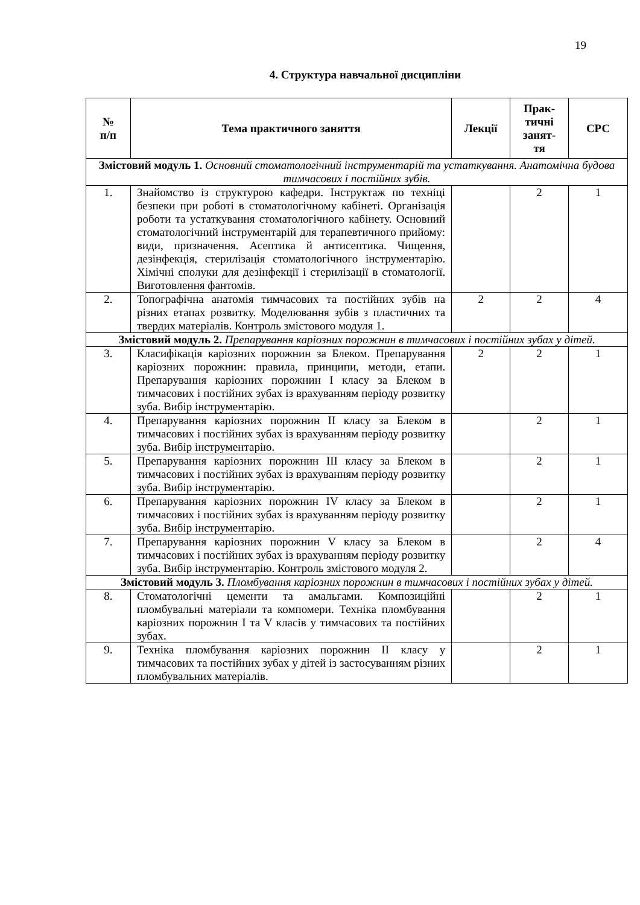19
4. Структура навчальної дисципліни
| № п/п | Тема практичного заняття | Лекції | Прак- тичні занят- тя | СРС |
| --- | --- | --- | --- | --- |
| Змістовий модуль 1. Основний стоматологічний інструментарій та устаткування. Анатомічна будова тимчасових і постійних зубів. | | | | |
| 1. | Знайомство із структурою кафедри. Інструктаж по техніці безпеки при роботі в стоматологічному кабінеті. Організація роботи та устаткування стоматологічного кабінету. Основний стоматологічний інструментарій для терапевтичного прийому: види, призначення. Асептика й антисептика. Чищення, дезінфекція, стерилізація стоматологічного інструментарію. Хімічні сполуки для дезінфекції і стерилізації в стоматології. Виготовлення фантомів. | | 2 | 1 |
| 2. | Топографічна анатомія тимчасових та постійних зубів на різних етапах розвитку. Моделювання зубів з пластичних та твердих матеріалів. Контроль змістового модуля 1. | 2 | 2 | 4 |
| Змістовий модуль 2. Препарування каріозних порожнин в тимчасових і постійних зубах у дітей. | | | | |
| 3. | Класифікація каріозних порожнин за Блеком. Препарування каріозних порожнин: правила, принципи, методи, етапи. Препарування каріозних порожнин I класу за Блеком в тимчасових і постійних зубах із врахуванням періоду розвитку зуба. Вибір інструментарію. | 2 | 2 | 1 |
| 4. | Препарування каріозних порожнин II класу за Блеком в тимчасових і постійних зубах із врахуванням періоду розвитку зуба. Вибір інструментарію. | | 2 | 1 |
| 5. | Препарування каріозних порожнин III класу за Блеком в тимчасових і постійних зубах із врахуванням періоду розвитку зуба. Вибір інструментарію. | | 2 | 1 |
| 6. | Препарування каріозних порожнин IV класу за Блеком в тимчасових і постійних зубах із врахуванням періоду розвитку зуба. Вибір інструментарію. | | 2 | 1 |
| 7. | Препарування каріозних порожнин V класу за Блеком в тимчасових і постійних зубах із врахуванням періоду розвитку зуба. Вибір інструментарію. Контроль змістового модуля 2. | | 2 | 4 |
| Змістовий модуль 3. Пломбування каріозних порожнин в тимчасових і постійних зубах у дітей. | | | | |
| 8. | Стоматологічні цементи та амальгами. Композиційні пломбувальні матеріали та компомери. Техніка пломбування каріозних порожнин I та V класів у тимчасових та постійних зубах. | | 2 | 1 |
| 9. | Техніка пломбування каріозних порожнин II класу у тимчасових та постійних зубах у дітей із застосуванням різних пломбувальних матеріалів. | | 2 | 1 |